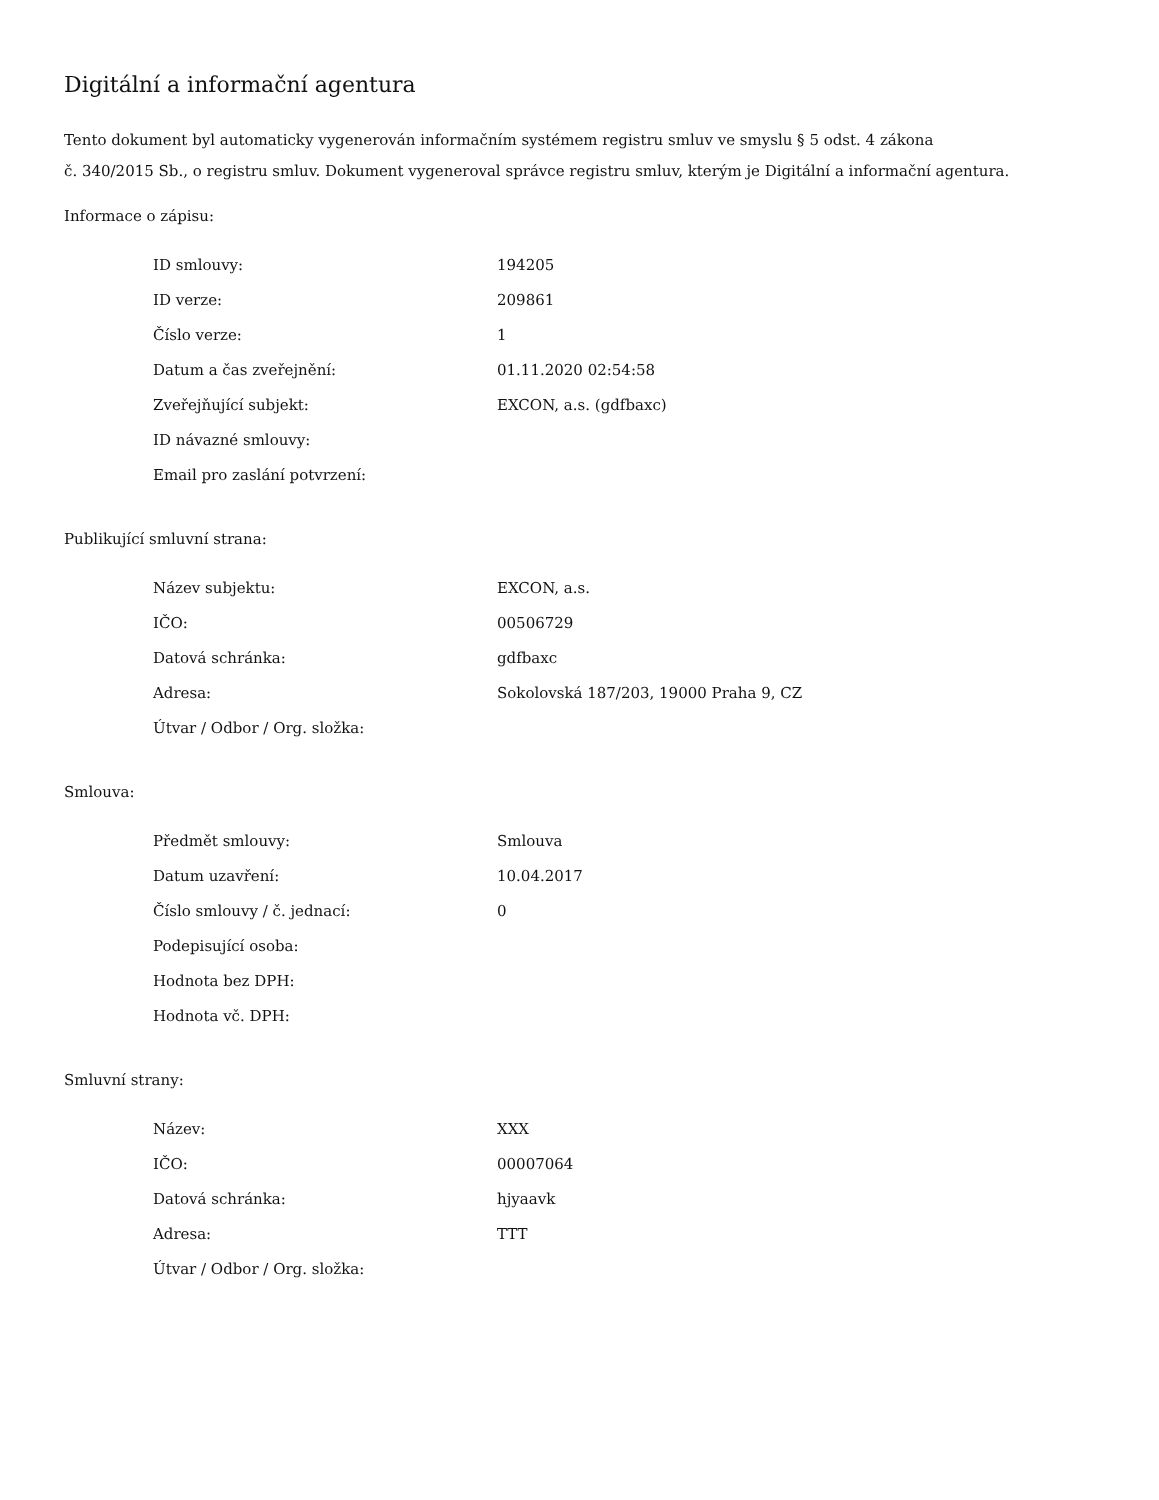Digitální a informační agentura
Tento dokument byl automaticky vygenerován informačním systémem registru smluv ve smyslu § 5 odst. 4 zákona
č. 340/2015 Sb., o registru smluv. Dokument vygeneroval správce registru smluv, kterým je Digitální a informační agentura.
Informace o zápisu:
| ID smlouvy: | 194205 |
| ID verze: | 209861 |
| Číslo verze: | 1 |
| Datum a čas zveřejnění: | 01.11.2020 02:54:58 |
| Zveřejňující subjekt: | EXCON, a.s. (gdfbaxc) |
| ID návazné smlouvy: | |
| Email pro zaslání potvrzení: | |
Publikující smluvní strana:
| Název subjektu: | EXCON, a.s. |
| IČO: | 00506729 |
| Datová schránka: | gdfbaxc |
| Adresa: | Sokolovská 187/203, 19000 Praha 9, CZ |
| Útvar / Odbor / Org. složka: | |
Smlouva:
| Předmět smlouvy: | Smlouva |
| Datum uzavření: | 10.04.2017 |
| Číslo smlouvy / č. jednací: | 0 |
| Podepisující osoba: | |
| Hodnota bez DPH: | |
| Hodnota vč. DPH: | |
Smluvní strany:
| Název: | XXX |
| IČO: | 00007064 |
| Datová schránka: | hjyaavk |
| Adresa: | TTT |
| Útvar / Odbor / Org. složka: | |